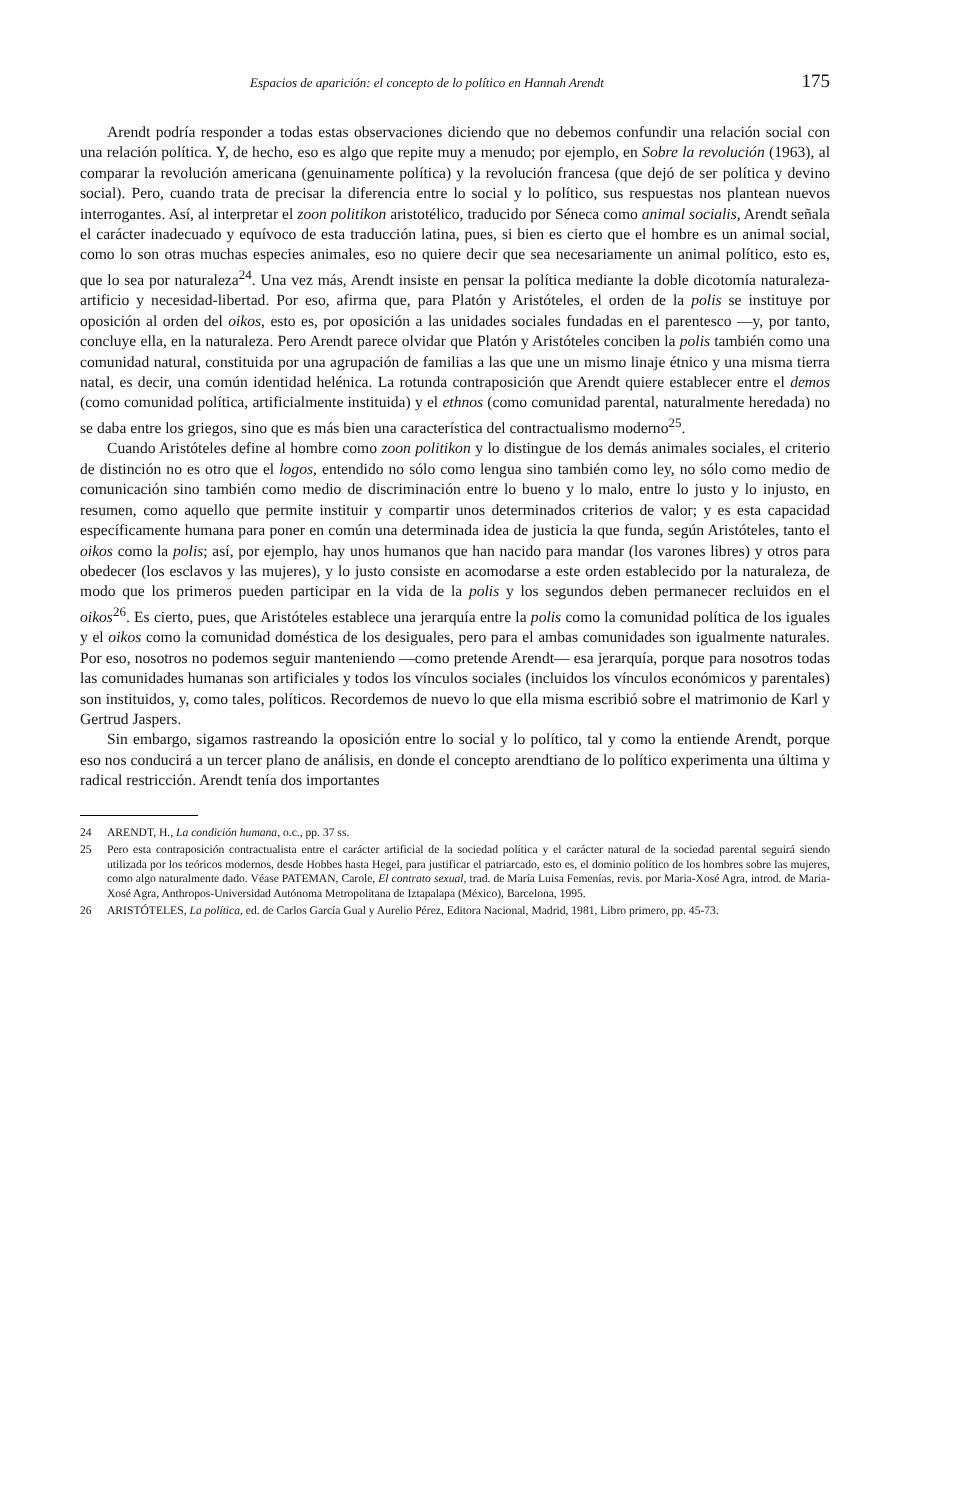Espacios de aparición: el concepto de lo político en Hannah Arendt 175
Arendt podría responder a todas estas observaciones diciendo que no debemos confundir una relación social con una relación política. Y, de hecho, eso es algo que repite muy a menudo; por ejemplo, en Sobre la revolución (1963), al comparar la revolución americana (genuinamente política) y la revolución francesa (que dejó de ser política y devino social). Pero, cuando trata de precisar la diferencia entre lo social y lo político, sus respuestas nos plantean nuevos interrogantes. Así, al interpretar el zoon politikon aristotélico, traducido por Séneca como animal socialis, Arendt señala el carácter inadecuado y equívoco de esta traducción latina, pues, si bien es cierto que el hombre es un animal social, como lo son otras muchas especies animales, eso no quiere decir que sea necesariamente un animal político, esto es, que lo sea por naturaleza<sup>24</sup>. Una vez más, Arendt insiste en pensar la política mediante la doble dicotomía naturaleza-artificio y necesidad-libertad. Por eso, afirma que, para Platón y Aristóteles, el orden de la polis se instituye por oposición al orden del oikos, esto es, por oposición a las unidades sociales fundadas en el parentesco —y, por tanto, concluye ella, en la naturaleza. Pero Arendt parece olvidar que Platón y Aristóteles conciben la polis también como una comunidad natural, constituida por una agrupación de familias a las que une un mismo linaje étnico y una misma tierra natal, es decir, una común identidad helénica. La rotunda contraposición que Arendt quiere establecer entre el demos (como comunidad política, artificialmente instituida) y el ethnos (como comunidad parental, naturalmente heredada) no se daba entre los griegos, sino que es más bien una característica del contractualismo moderno<sup>25</sup>.
Cuando Aristóteles define al hombre como zoon politikon y lo distingue de los demás animales sociales, el criterio de distinción no es otro que el logos, entendido no sólo como lengua sino también como ley, no sólo como medio de comunicación sino también como medio de discriminación entre lo bueno y lo malo, entre lo justo y lo injusto, en resumen, como aquello que permite instituir y compartir unos determinados criterios de valor; y es esta capacidad específicamente humana para poner en común una determinada idea de justicia la que funda, según Aristóteles, tanto el oikos como la polis; así, por ejemplo, hay unos humanos que han nacido para mandar (los varones libres) y otros para obedecer (los esclavos y las mujeres), y lo justo consiste en acomodarse a este orden establecido por la naturaleza, de modo que los primeros pueden participar en la vida de la polis y los segundos deben permanecer recluidos en el oikos<sup>26</sup>. Es cierto, pues, que Aristóteles establece una jerarquía entre la polis como la comunidad política de los iguales y el oikos como la comunidad doméstica de los desiguales, pero para el ambas comunidades son igualmente naturales. Por eso, nosotros no podemos seguir manteniendo —como pretende Arendt— esa jerarquía, porque para nosotros todas las comunidades humanas son artificiales y todos los vínculos sociales (incluidos los vínculos económicos y parentales) son instituidos, y, como tales, políticos. Recordemos de nuevo lo que ella misma escribió sobre el matrimonio de Karl y Gertrud Jaspers.
Sin embargo, sigamos rastreando la oposición entre lo social y lo político, tal y como la entiende Arendt, porque eso nos conducirá a un tercer plano de análisis, en donde el concepto arendtiano de lo político experimenta una última y radical restricción. Arendt tenía dos importantes
24 ARENDT, H., La condición humana, o.c., pp. 37 ss.
25 Pero esta contraposición contractualista entre el carácter artificial de la sociedad política y el carácter natural de la sociedad parental seguirá siendo utilizada por los teóricos modernos, desde Hobbes hasta Hegel, para justificar el patriarcado, esto es, el dominio político de los hombres sobre las mujeres, como algo naturalmente dado. Véase PATEMAN, Carole, El contrato sexual, trad. de María Luisa Femenías, revis. por Maria-Xosé Agra, introd. de Maria-Xosé Agra, Anthropos-Universidad Autónoma Metropolitana de Iztapalapa (México), Barcelona, 1995.
26 ARISTÓTELES, La política, ed. de Carlos García Gual y Aurelio Pérez, Editora Nacional, Madrid, 1981, Libro primero, pp. 45-73.